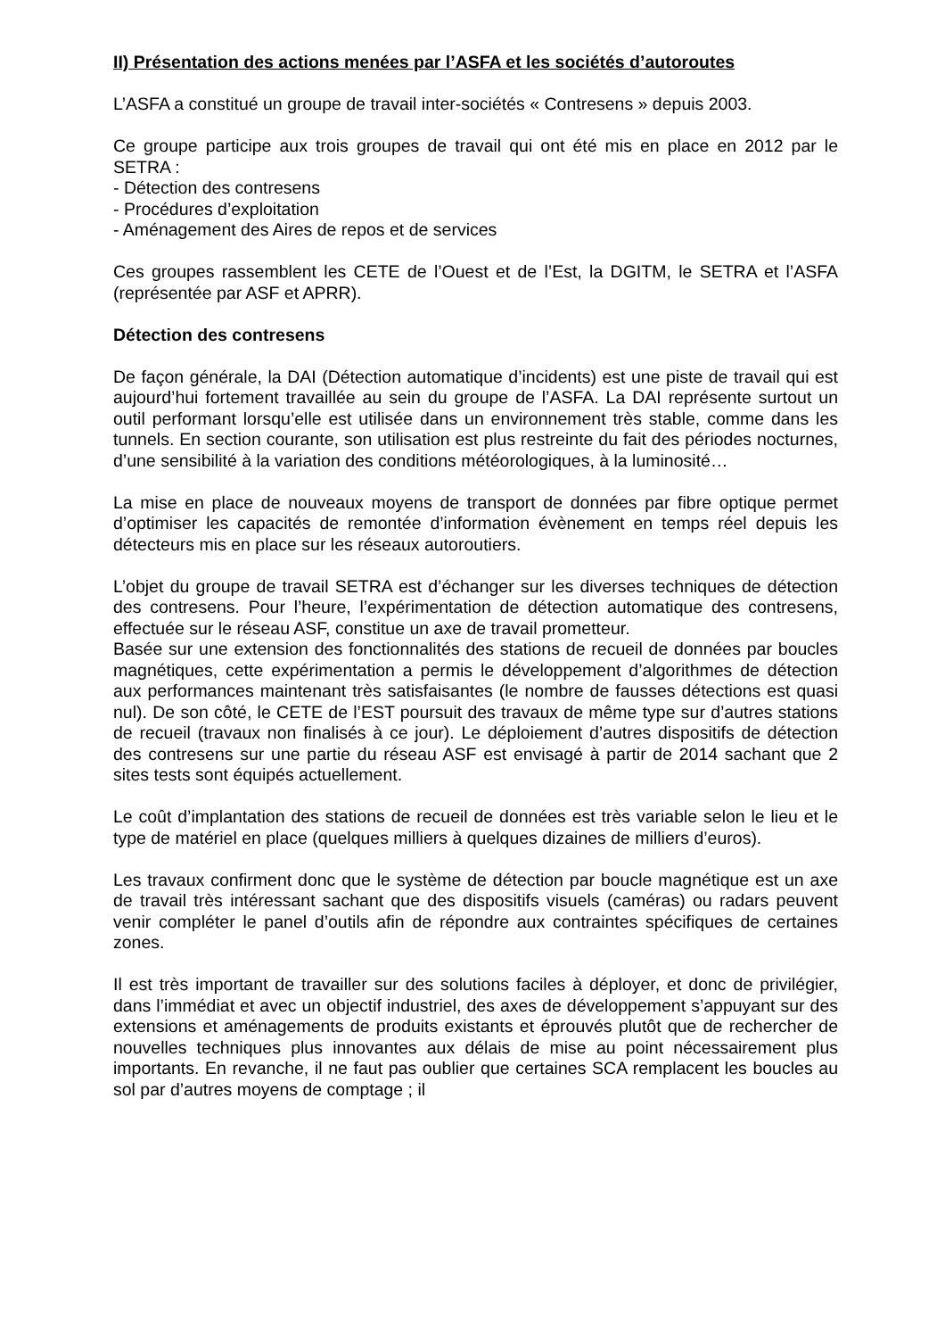II) Présentation des actions menées par l’ASFA et les sociétés d’autoroutes
L’ASFA a constitué un groupe de travail inter-sociétés « Contresens » depuis 2003.
Ce groupe participe aux trois groupes de travail qui ont été mis en place en 2012 par le SETRA :
- Détection des contresens
- Procédures d’exploitation
- Aménagement des Aires de repos et de services
Ces groupes rassemblent les CETE de l’Ouest et de l’Est, la DGITM, le SETRA et l’ASFA (représentée par ASF et APRR).
Détection des contresens
De façon générale, la DAI (Détection automatique d’incidents) est une piste de travail qui est aujourd’hui fortement travaillée au sein du groupe de l’ASFA. La DAI représente surtout un outil performant lorsqu’elle est utilisée dans un environnement très stable, comme dans les tunnels. En section courante, son utilisation est plus restreinte du fait des périodes nocturnes, d’une sensibilité à la variation des conditions météorologiques, à la luminosité…
La mise en place de nouveaux moyens de transport de données par fibre optique permet d’optimiser les capacités de remontée d’information évènement en temps réel depuis les détecteurs mis en place sur les réseaux autoroutiers.
L’objet du groupe de travail SETRA est d’échanger sur les diverses techniques de détection des contresens. Pour l’heure, l’expérimentation de détection automatique des contresens, effectuée sur le réseau ASF, constitue un axe de travail prometteur.
Basée sur une extension des fonctionnalités des stations de recueil de données par boucles magnétiques, cette expérimentation a permis le développement d’algorithmes de détection aux performances maintenant très satisfaisantes (le nombre de fausses détections est quasi nul). De son côté, le CETE de l’EST poursuit des travaux de même type sur d’autres stations de recueil (travaux non finalisés à ce jour). Le déploiement d’autres dispositifs de détection des contresens sur une partie du réseau ASF est envisagé à partir de 2014 sachant que 2 sites tests sont équipés actuellement.
Le coût d’implantation des stations de recueil de données est très variable selon le lieu et le type de matériel en place (quelques milliers à quelques dizaines de milliers d’euros).
Les travaux confirment donc que le système de détection par boucle magnétique est un axe de travail très intéressant sachant que des dispositifs visuels (caméras) ou radars peuvent venir compléter le panel d’outils afin de répondre aux contraintes spécifiques de certaines zones.
Il est très important de travailler sur des solutions faciles à déployer, et donc de privilégier, dans l’immédiat et avec un objectif industriel, des axes de développement s’appuyant sur des extensions et aménagements de produits existants et éprouvés plutôt que de rechercher de nouvelles techniques plus innovantes aux délais de mise au point nécessairement plus importants. En revanche, il ne faut pas oublier que certaines SCA remplacent les boucles au sol par d’autres moyens de comptage ; il